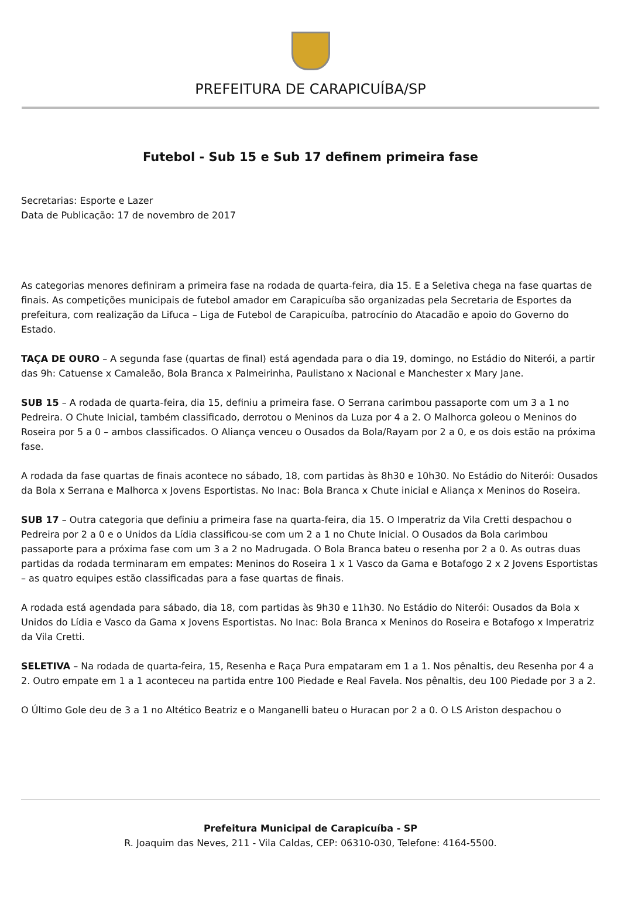PREFEITURA DE CARAPICUÍBA/SP
Futebol - Sub 15 e Sub 17 definem primeira fase
Secretarias: Esporte e Lazer
Data de Publicação: 17 de novembro de 2017
As categorias menores definiram a primeira fase na rodada de quarta-feira, dia 15. E a Seletiva chega na fase quartas de finais. As competições municipais de futebol amador em Carapicuíba são organizadas pela Secretaria de Esportes da prefeitura, com realização da Lifuca – Liga de Futebol de Carapicuíba, patrocínio do Atacadão e apoio do Governo do Estado.
TAÇA DE OURO – A segunda fase (quartas de final) está agendada para o dia 19, domingo, no Estádio do Niterói, a partir das 9h: Catuense x Camaleão, Bola Branca x Palmeirinha, Paulistano x Nacional e Manchester x Mary Jane.
SUB 15 – A rodada de quarta-feira, dia 15, definiu a primeira fase. O Serrana carimbou passaporte com um 3 a 1 no Pedreira. O Chute Inicial, também classificado, derrotou o Meninos da Luza por 4 a 2. O Malhorca goleou o Meninos do Roseira por 5 a 0 – ambos classificados. O Aliança venceu o Ousados da Bola/Rayam por 2 a 0, e os dois estão na próxima fase.
A rodada da fase quartas de finais acontece no sábado, 18, com partidas às 8h30 e 10h30. No Estádio do Niterói: Ousados da Bola x Serrana e Malhorca x Jovens Esportistas. No Inac: Bola Branca x Chute inicial e Aliança x Meninos do Roseira.
SUB 17 – Outra categoria que definiu a primeira fase na quarta-feira, dia 15. O Imperatriz da Vila Cretti despachou o Pedreira por 2 a 0 e o Unidos da Lídia classificou-se com um 2 a 1 no Chute Inicial. O Ousados da Bola carimbou passaporte para a próxima fase com um 3 a 2 no Madrugada. O Bola Branca bateu o resenha por 2 a 0. As outras duas partidas da rodada terminaram em empates: Meninos do Roseira 1 x 1 Vasco da Gama e Botafogo 2 x 2 Jovens Esportistas – as quatro equipes estão classificadas para a fase quartas de finais.
A rodada está agendada para sábado, dia 18, com partidas às 9h30 e 11h30. No Estádio do Niterói: Ousados da Bola x Unidos do Lídia e Vasco da Gama x Jovens Esportistas. No Inac: Bola Branca x Meninos do Roseira e Botafogo x Imperatriz da Vila Cretti.
SELETIVA – Na rodada de quarta-feira, 15, Resenha e Raça Pura empataram em 1 a 1. Nos pênaltis, deu Resenha por 4 a 2. Outro empate em 1 a 1 aconteceu na partida entre 100 Piedade e Real Favela. Nos pênaltis, deu 100 Piedade por 3 a 2.
O Último Gole deu de 3 a 1 no Altético Beatriz e o Manganelli bateu o Huracan por 2 a 0. O LS Ariston despachou o
Prefeitura Municipal de Carapicuíba - SP
R. Joaquim das Neves, 211 - Vila Caldas, CEP: 06310-030, Telefone: 4164-5500.